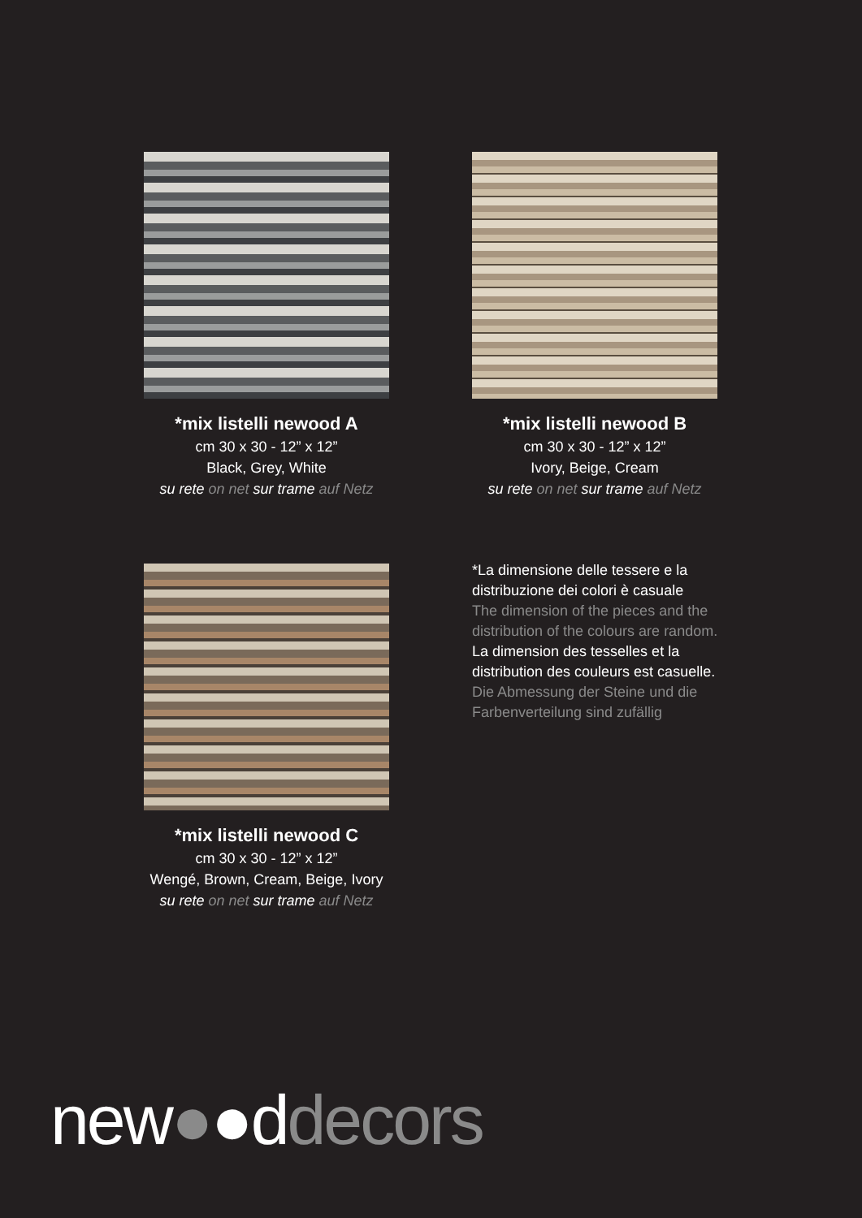*mix listelli newood A
cm 30 x 30 - 12” x 12”
Black, Grey, White
su rete on net sur trame auf Netz
*mix listelli newood B
cm 30 x 30 - 12” x 12”
Ivory, Beige, Cream
su rete on net sur trame auf Netz
*mix listelli newood C
cm 30 x 30 - 12” x 12”
Wengé, Brown, Cream, Beige, Ivory
su rete on net sur trame auf Netz
*La dimensione delle tessere e la distribuzione dei colori è casuale
The dimension of the pieces and the distribution of the colours are random.
La dimension des tesselles et la distribution des couleurs est casuelle.
Die Abmessung der Steine und die Farbenverteilung sind zufällig
new●●ddecors